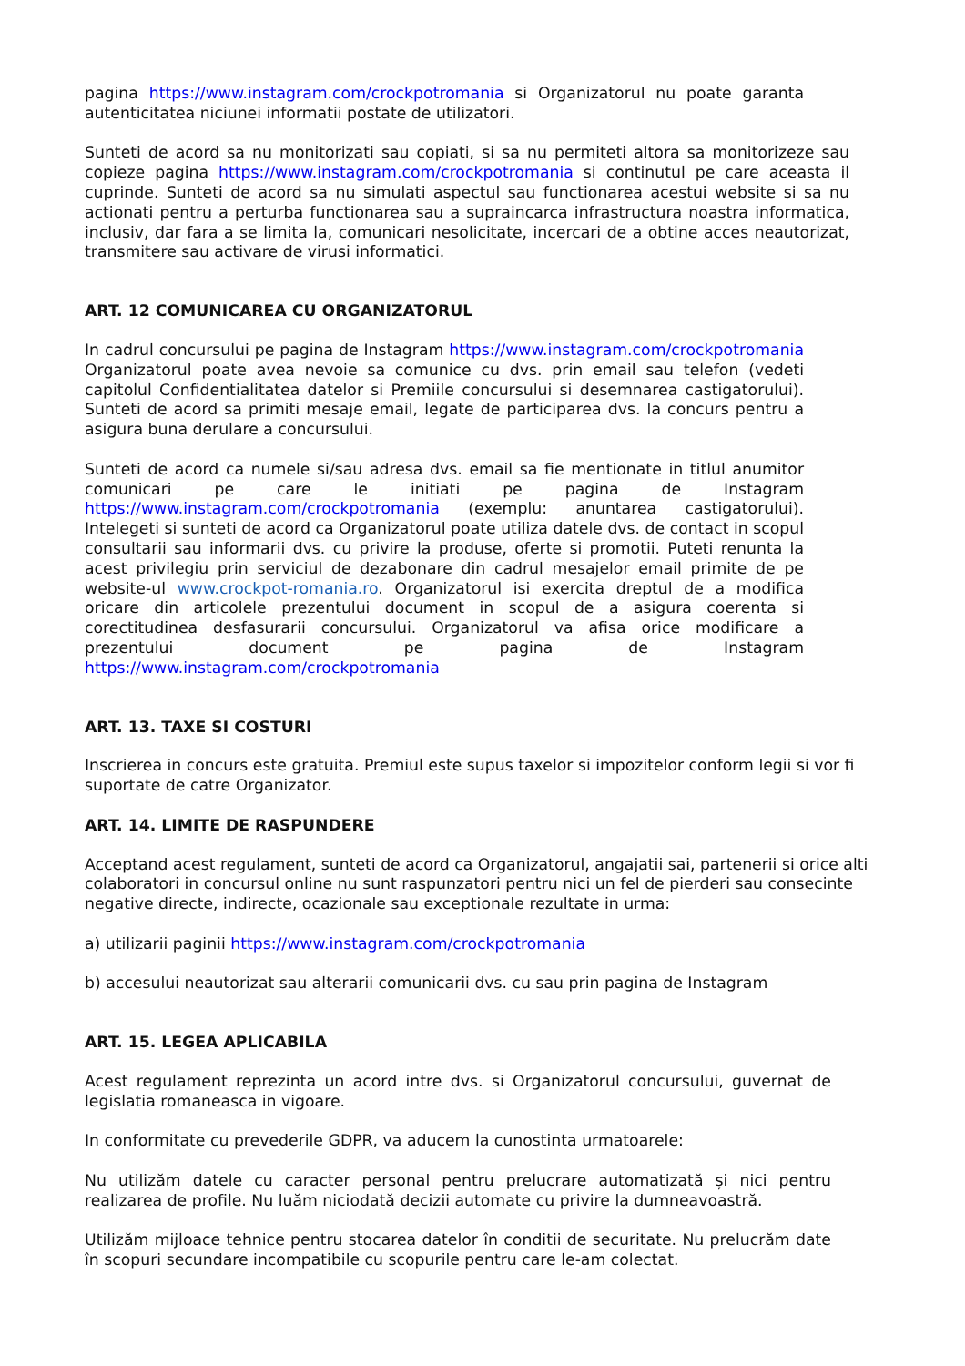pagina https://www.instagram.com/crockpotromania si Organizatorul nu poate garanta autenticitatea niciunei informatii postate de utilizatori.
Sunteti de acord sa nu monitorizati sau copiati, si sa nu permiteti altora sa monitorizeze sau copieze pagina https://www.instagram.com/crockpotromania si continutul pe care aceasta il cuprinde. Sunteti de acord sa nu simulati aspectul sau functionarea acestui website si sa nu actionati pentru a perturba functionarea sau a supraincarca infrastructura noastra informatica, inclusiv, dar fara a se limita la, comunicari nesolicitate, incercari de a obtine acces neautorizat, transmitere sau activare de virusi informatici.
ART. 12 COMUNICAREA CU ORGANIZATORUL
In cadrul concursului pe pagina de Instagram https://www.instagram.com/crockpotromania Organizatorul poate avea nevoie sa comunice cu dvs. prin email sau telefon (vedeti capitolul Confidentialitatea datelor si Premiile concursului si desemnarea castigatorului). Sunteti de acord sa primiti mesaje email, legate de participarea dvs. la concurs pentru a asigura buna derulare a concursului.
Sunteti de acord ca numele si/sau adresa dvs. email sa fie mentionate in titlul anumitor comunicari pe care le initiati pe pagina de Instagram https://www.instagram.com/crockpotromania (exemplu: anuntarea castigatorului). Intelegeti si sunteti de acord ca Organizatorul poate utiliza datele dvs. de contact in scopul consultarii sau informarii dvs. cu privire la produse, oferte si promotii. Puteti renunta la acest privilegiu prin serviciul de dezabonare din cadrul mesajelor email primite de pe website-ul www.crockpot-romania.ro. Organizatorul isi exercita dreptul de a modifica oricare din articolele prezentului document in scopul de a asigura coerenta si corectitudinea desfasurarii concursului. Organizatorul va afisa orice modificare a prezentului document pe pagina de Instagram https://www.instagram.com/crockpotromania
ART. 13. TAXE SI COSTURI
Inscrierea in concurs este gratuita. Premiul este supus taxelor si impozitelor conform legii si vor fi suportate de catre Organizator.
ART. 14. LIMITE DE RASPUNDERE
Acceptand acest regulament, sunteti de acord ca Organizatorul, angajatii sai, partenerii si orice alti colaboratori in concursul online nu sunt raspunzatori pentru nici un fel de pierderi sau consecinte negative directe, indirecte, ocazionale sau exceptionale rezultate in urma:
a) utilizarii paginii https://www.instagram.com/crockpotromania
b) accesului neautorizat sau alterarii comunicarii dvs. cu sau prin pagina de Instagram
ART. 15. LEGEA APLICABILA
Acest regulament reprezinta un acord intre dvs. si Organizatorul concursului, guvernat de legislatia romaneasca in vigoare.
In conformitate cu prevederile GDPR, va aducem la cunostinta urmatoarele:
Nu utilizăm datele cu caracter personal pentru prelucrare automatizată și nici pentru realizarea de profile. Nu luăm niciodată decizii automate cu privire la dumneavoastră.
Utilizăm mijloace tehnice pentru stocarea datelor în conditii de securitate. Nu prelucrăm date în scopuri secundare incompatibile cu scopurile pentru care le-am colectat.